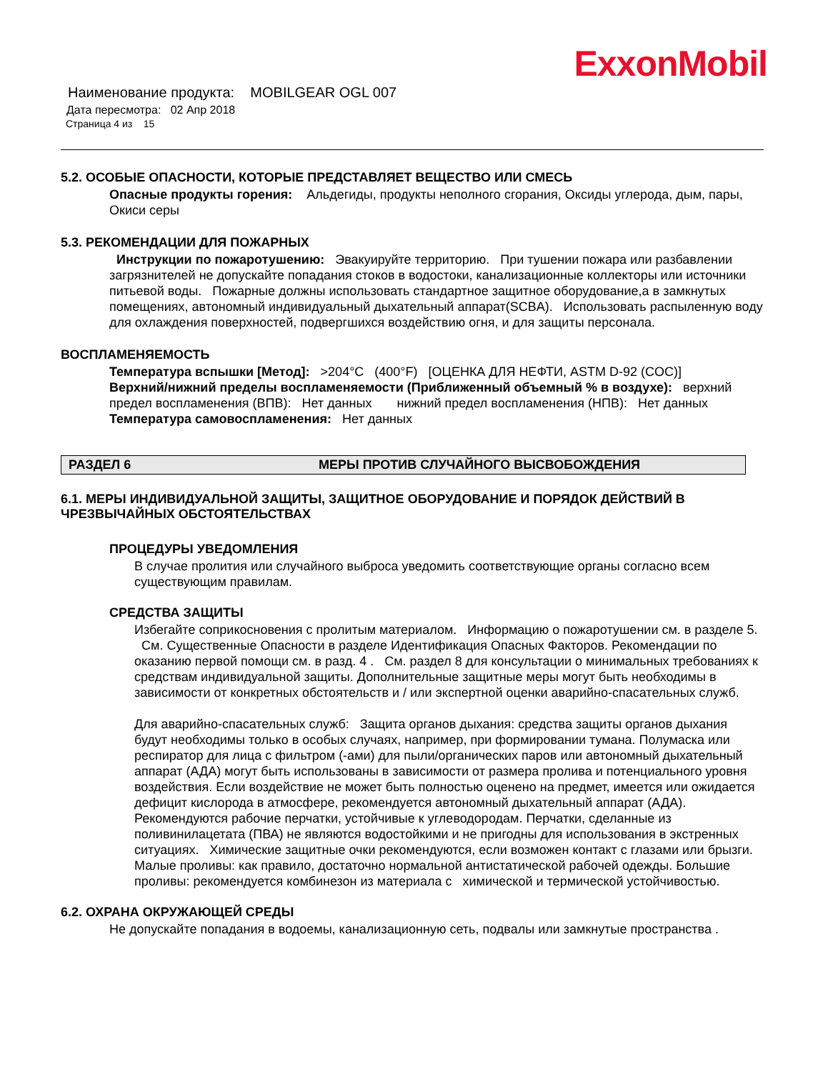ExxonMobil
Наименование продукта: MOBILGEAR OGL 007
Дата пересмотра: 02 Апр 2018
Страница 4 из 15
5.2. ОСОБЫЕ ОПАСНОСТИ, КОТОРЫЕ ПРЕДСТАВЛЯЕТ ВЕЩЕСТВО ИЛИ СМЕСЬ
Опасные продукты горения: Альдегиды, продукты неполного сгорания, Оксиды углерода, дым, пары, Окиси серы
5.3. РЕКОМЕНДАЦИИ ДЛЯ ПОЖАРНЫХ
Инструкции по пожаротушению: Эвакуируйте территорию. При тушении пожара или разбавлении загрязнителей не допускайте попадания стоков в водостоки, канализационные коллекторы или источники питьевой воды. Пожарные должны использовать стандартное защитное оборудование,а в замкнутых помещениях, автономный индивидуальный дыхательный аппарат(SCBA). Использовать распыленную воду для охлаждения поверхностей, подвергшихся воздействию огня, и для защиты персонала.
ВОСПЛАМЕНЯЕМОСТЬ
Температура вспышки [Метод]: >204°C (400°F) [ОЦЕНКА ДЛЯ НЕФТИ, ASTM D-92 (COC)]
Верхний/нижний пределы воспламеняемости (Приближенный объемный % в воздухе): верхний предел воспламенения (ВПВ): Нет данных нижний предел воспламенения (НПВ): Нет данных
Температура самовоспламенения: Нет данных
РАЗДЕЛ 6 МЕРЫ ПРОТИВ СЛУЧАЙНОГО ВЫСВОБОЖДЕНИЯ
6.1. МЕРЫ ИНДИВИДУАЛЬНОЙ ЗАЩИТЫ, ЗАЩИТНОЕ ОБОРУДОВАНИЕ И ПОРЯДОК ДЕЙСТВИЙ В ЧРЕЗВЫЧАЙНЫХ ОБСТОЯТЕЛЬСТВАХ
ПРОЦЕДУРЫ УВЕДОМЛЕНИЯ
В случае пролития или случайного выброса уведомить соответствующие органы согласно всем существующим правилам.
СРЕДСТВА ЗАЩИТЫ
Избегайте соприкосновения с пролитым материалом. Информацию о пожаротушении см. в разделе 5. См. Существенные Опасности в разделе Идентификация Опасных Факторов. Рекомендации по оказанию первой помощи см. в разд. 4 . См. раздел 8 для консультации о минимальных требованиях к средствам индивидуальной защиты. Дополнительные защитные меры могут быть необходимы в зависимости от конкретных обстоятельств и / или экспертной оценки аварийно-спасательных служб.
Для аварийно-спасательных служб: Защита органов дыхания: средства защиты органов дыхания будут необходимы только в особых случаях, например, при формировании тумана. Полумаска или респиратор для лица с фильтром (-ами) для пыли/органических паров или автономный дыхательный аппарат (АДА) могут быть использованы в зависимости от размера пролива и потенциального уровня воздействия. Если воздействие не может быть полностью оценено на предмет, имеется или ожидается дефицит кислорода в атмосфере, рекомендуется автономный дыхательный аппарат (АДА). Рекомендуются рабочие перчатки, устойчивые к углеводородам. Перчатки, сделанные из поливинилацетата (ПВА) не являются водостойкими и не пригодны для использования в экстренных ситуациях. Химические защитные очки рекомендуются, если возможен контакт с глазами или брызги. Малые проливы: как правило, достаточно нормальной антистатической рабочей одежды. Большие проливы: рекомендуется комбинезон из материала с химической и термической устойчивостью.
6.2. ОХРАНА ОКРУЖАЮЩЕЙ СРЕДЫ
Не допускайте попадания в водоемы, канализационную сеть, подвалы или замкнутые пространства .